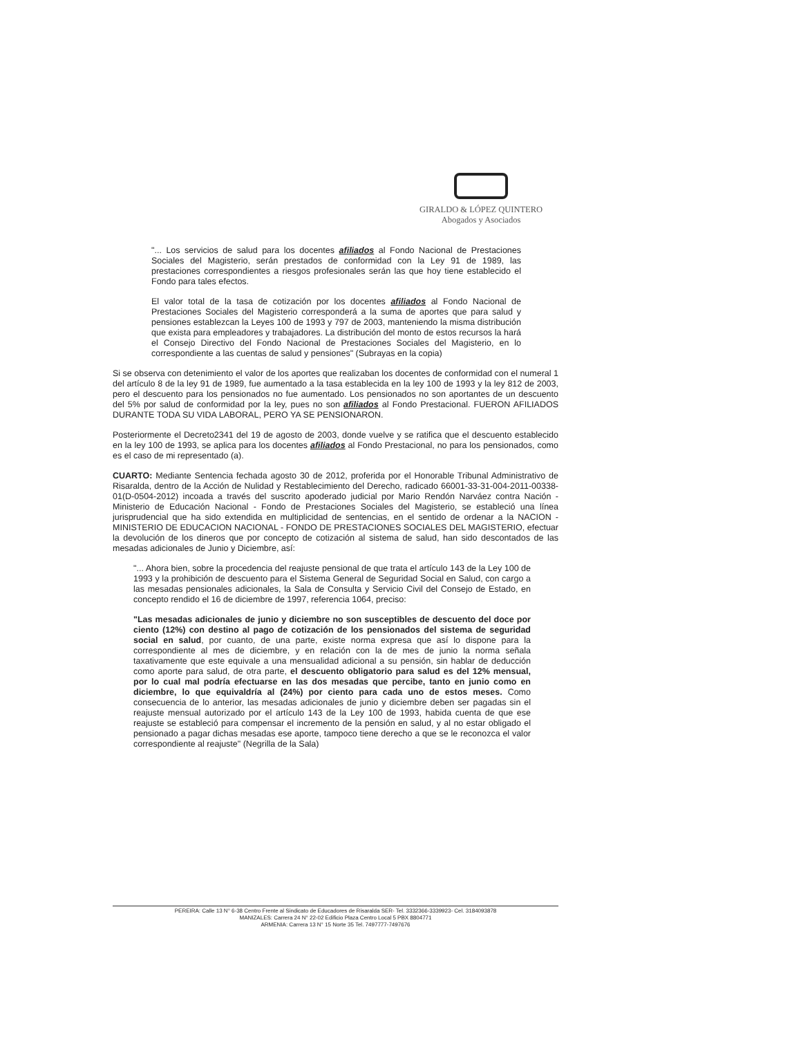GIRALDO & LÓPEZ QUINTERO
Abogados y Asociados
"... Los servicios de salud para los docentes afiliados al Fondo Nacional de Prestaciones Sociales del Magisterio, serán prestados de conformidad con la Ley 91 de 1989, las prestaciones correspondientes a riesgos profesionales serán las que hoy tiene establecido el Fondo para tales efectos.
El valor total de la tasa de cotización por los docentes afiliados al Fondo Nacional de Prestaciones Sociales del Magisterio corresponderá a la suma de aportes que para salud y pensiones establezcan la Leyes 100 de 1993 y 797 de 2003, manteniendo la misma distribución que exista para empleadores y trabajadores. La distribución del monto de estos recursos la hará el Consejo Directivo del Fondo Nacional de Prestaciones Sociales del Magisterio, en lo correspondiente a las cuentas de salud y pensiones" (Subrayas en la copia)
Si se observa con detenimiento el valor de los aportes que realizaban los docentes de conformidad con el numeral 1 del artículo 8 de la ley 91 de 1989, fue aumentado a la tasa establecida en la ley 100 de 1993 y la ley 812 de 2003, pero el descuento para los pensionados no fue aumentado. Los pensionados no son aportantes de un descuento del 5% por salud de conformidad por la ley, pues no son afiliados al Fondo Prestacional. FUERON AFILIADOS DURANTE TODA SU VIDA LABORAL, PERO YA SE PENSIONARON.
Posteriormente el Decreto2341 del 19 de agosto de 2003, donde vuelve y se ratifica que el descuento establecido en la ley 100 de 1993, se aplica para los docentes afiliados al Fondo Prestacional, no para los pensionados, como es el caso de mi representado (a).
CUARTO: Mediante Sentencia fechada agosto 30 de 2012, proferida por el Honorable Tribunal Administrativo de Risaralda, dentro de la Acción de Nulidad y Restablecimiento del Derecho, radicado 66001-33-31-004-2011-00338-01(D-0504-2012) incoada a través del suscrito apoderado judicial por Mario Rendón Narváez contra Nación - Ministerio de Educación Nacional - Fondo de Prestaciones Sociales del Magisterio, se estableció una línea jurisprudencial que ha sido extendida en multiplicidad de sentencias, en el sentido de ordenar a la NACION - MINISTERIO DE EDUCACION NACIONAL - FONDO DE PRESTACIONES SOCIALES DEL MAGISTERIO, efectuar la devolución de los dineros que por concepto de cotización al sistema de salud, han sido descontados de las mesadas adicionales de Junio y Diciembre, así:
"... Ahora bien, sobre la procedencia del reajuste pensional de que trata el artículo 143 de la Ley 100 de 1993 y la prohibición de descuento para el Sistema General de Seguridad Social en Salud, con cargo a las mesadas pensionales adicionales, la Sala de Consulta y Servicio Civil del Consejo de Estado, en concepto rendido el 16 de diciembre de 1997, referencia 1064, preciso:
"Las mesadas adicionales de junio y diciembre no son susceptibles de descuento del doce por ciento (12%) con destino al pago de cotización de los pensionados del sistema de seguridad social en salud, por cuanto, de una parte, existe norma expresa que así lo dispone para la correspondiente al mes de diciembre, y en relación con la de mes de junio la norma señala taxativamente que este equivale a una mensualidad adicional a su pensión, sin hablar de deducción como aporte para salud, de otra parte, el descuento obligatorio para salud es del 12% mensual, por lo cual mal podría efectuarse en las dos mesadas que percibe, tanto en junio como en diciembre, lo que equivaldría al (24%) por ciento para cada uno de estos meses. Como consecuencia de lo anterior, las mesadas adicionales de junio y diciembre deben ser pagadas sin el reajuste mensual autorizado por el artículo 143 de la Ley 100 de 1993, habida cuenta de que ese reajuste se estableció para compensar el incremento de la pensión en salud, y al no estar obligado el pensionado a pagar dichas mesadas ese aporte, tampoco tiene derecho a que se le reconozca el valor correspondiente al reajuste" (Negrilla de la Sala)
PEREIRA: Calle 13 N° 6-38 Centro Frente al Sindicato de Educadores de Risaralda SER- Tel. 3332366-3339923- Cel. 3184093878
MANIZALES: Carrera 24 N° 22-02 Edificio Plaza Centro Local 5 PBX 8804771
ARMENIA: Carrera 13 N° 15 Norte 35 Tel. 7497777-7497676